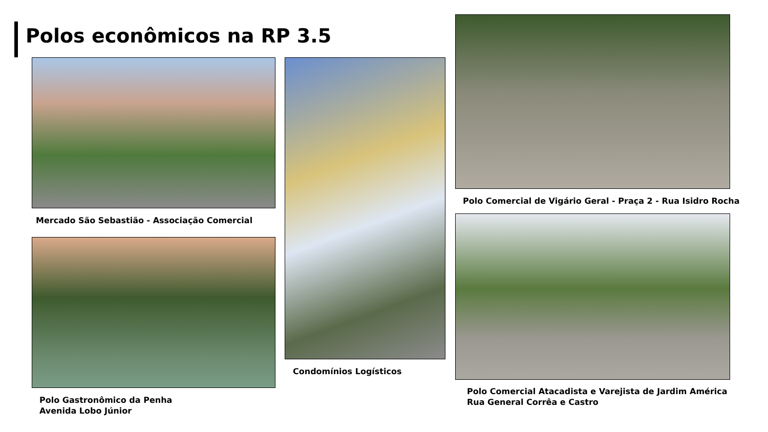Polos econômicos na RP 3.5
Mercado São Sebastião - Associação Comercial
Polo Gastronômico da Penha
Avenida Lobo Júnior
Condomínios Logísticos
Polo Comercial de Vigário Geral - Praça 2 - Rua Isidro Rocha
Polo Comercial Atacadista e Varejista de Jardim América
Rua General Corrêa e Castro